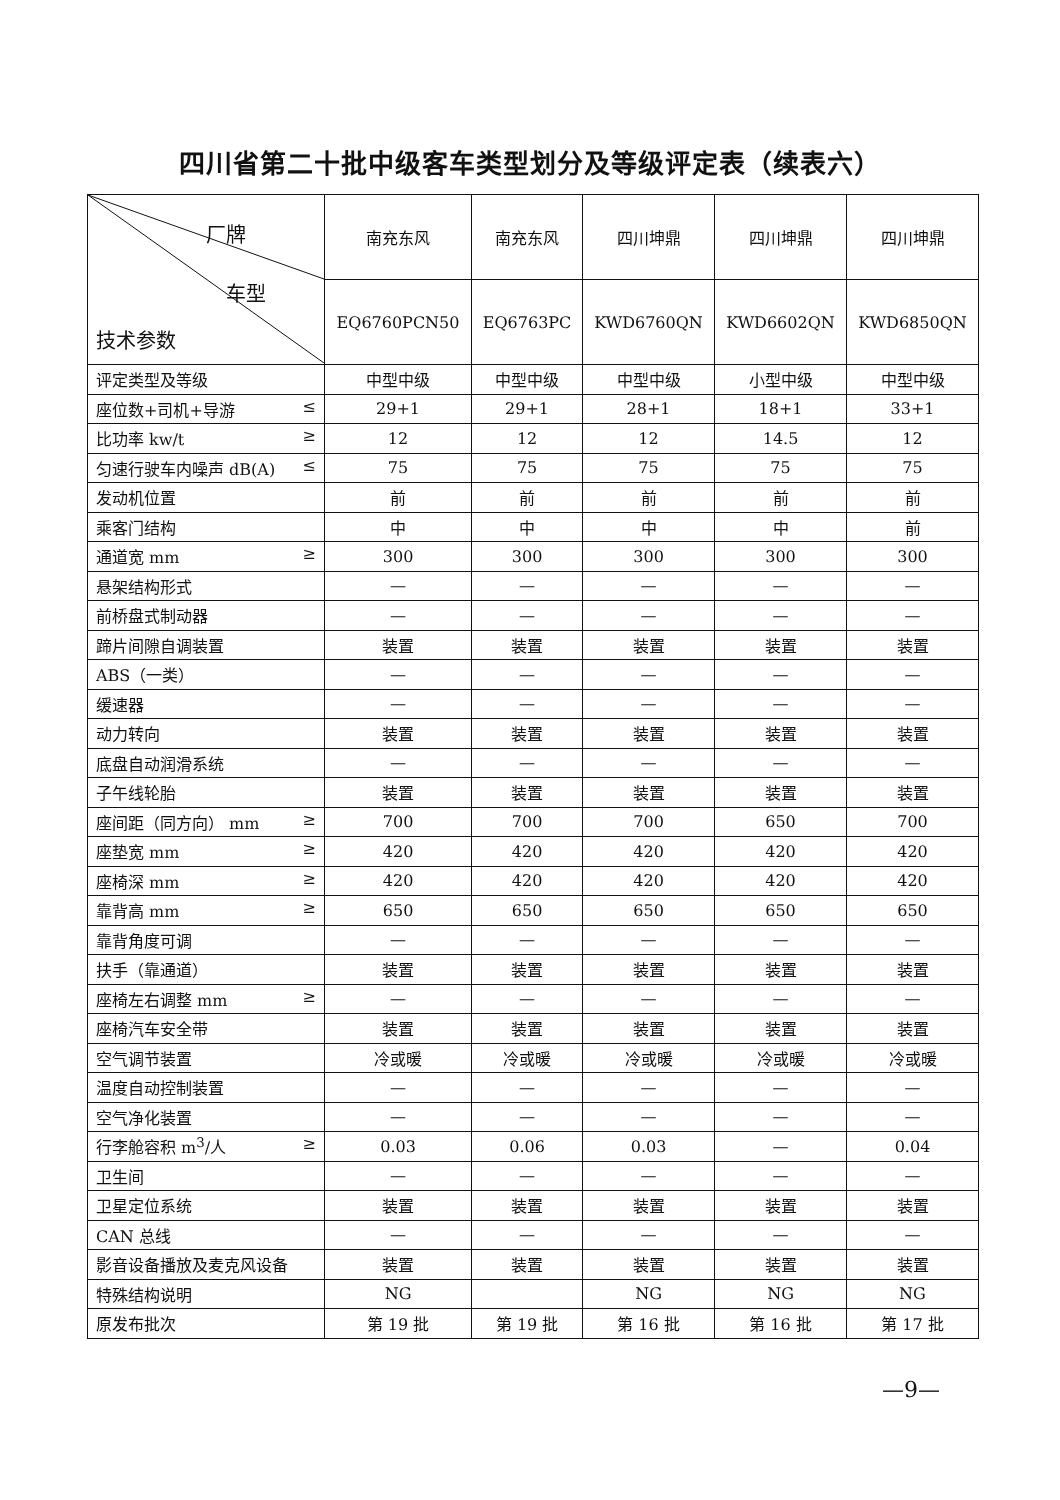四川省第二十批中级客车类型划分及等级评定表（续表六）
| 厂牌 车型 技术参数 | 南充东风 | 南充东风 | 四川坤鼎 | 四川坤鼎 | 四川坤鼎 |
| --- | --- | --- | --- | --- | --- |
| | EQ6760PCN50 | EQ6763PC | KWD6760QN | KWD6602QN | KWD6850QN |
| 评定类型及等级 | 中型中级 | 中型中级 | 中型中级 | 小型中级 | 中型中级 |
| 座位数+司机+导游 ≤ | 29+1 | 29+1 | 28+1 | 18+1 | 33+1 |
| 比功率 kw/t ≥ | 12 | 12 | 12 | 14.5 | 12 |
| 匀速行驶车内噪声 dB(A) ≤ | 75 | 75 | 75 | 75 | 75 |
| 发动机位置 | 前 | 前 | 前 | 前 | 前 |
| 乘客门结构 | 中 | 中 | 中 | 中 | 前 |
| 通道宽 mm ≥ | 300 | 300 | 300 | 300 | 300 |
| 悬架结构形式 | — | — | — | — | — |
| 前桥盘式制动器 | — | — | — | — | — |
| 蹄片间隙自调装置 | 装置 | 装置 | 装置 | 装置 | 装置 |
| ABS（一类） | — | — | — | — | — |
| 缓速器 | — | — | — | — | — |
| 动力转向 | 装置 | 装置 | 装置 | 装置 | 装置 |
| 底盘自动润滑系统 | — | — | — | — | — |
| 子午线轮胎 | 装置 | 装置 | 装置 | 装置 | 装置 |
| 座间距（同方向） mm ≥ | 700 | 700 | 700 | 650 | 700 |
| 座垫宽 mm ≥ | 420 | 420 | 420 | 420 | 420 |
| 座椅深 mm ≥ | 420 | 420 | 420 | 420 | 420 |
| 靠背高 mm ≥ | 650 | 650 | 650 | 650 | 650 |
| 靠背角度可调 | — | — | — | — | — |
| 扶手（靠通道） | 装置 | 装置 | 装置 | 装置 | 装置 |
| 座椅左右调整 mm ≥ | — | — | — | — | — |
| 座椅汽车安全带 | 装置 | 装置 | 装置 | 装置 | 装置 |
| 空气调节装置 | 冷或暖 | 冷或暖 | 冷或暖 | 冷或暖 | 冷或暖 |
| 温度自动控制装置 | — | — | — | — | — |
| 空气净化装置 | — | — | — | — | — |
| 行李舱容积 m<sup>3</sup>/人 ≥ | 0.03 | 0.06 | 0.03 | — | 0.04 |
| 卫生间 | — | — | — | — | — |
| 卫星定位系统 | 装置 | 装置 | 装置 | 装置 | 装置 |
| CAN 总线 | — | — | — | — | — |
| 影音设备播放及麦克风设备 | 装置 | 装置 | 装置 | 装置 | 装置 |
| 特殊结构说明 | NG | | NG | NG | NG |
| 原发布批次 | 第 19 批 | 第 19 批 | 第 16 批 | 第 16 批 | 第 17 批 |
—9—